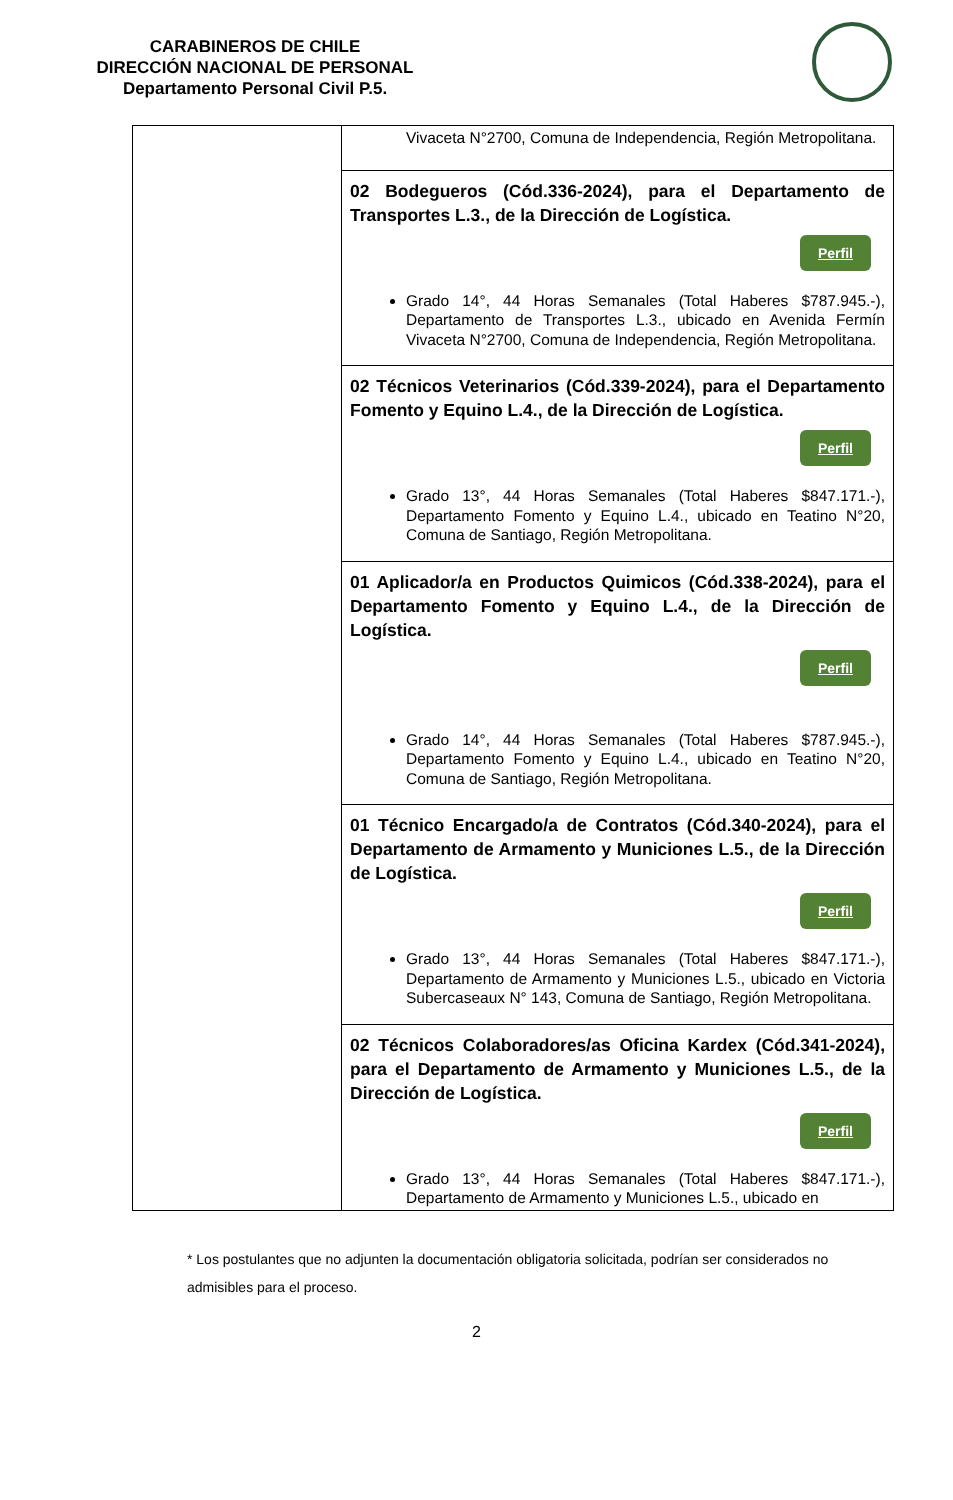CARABINEROS DE CHILE
DIRECCIÓN NACIONAL DE PERSONAL
Departamento Personal Civil P.5.
| | Vivaceta N°2700, Comuna de Independencia, Región Metropolitana. |
| | 02 Bodegueros (Cód.336-2024), para el Departamento de Transportes L.3., de la Dirección de Logística. Perfil Grado 14°, 44 Horas Semanales (Total Haberes $787.945.-), Departamento de Transportes L.3., ubicado en Avenida Fermín Vivaceta N°2700, Comuna de Independencia, Región Metropolitana. |
| | 02 Técnicos Veterinarios (Cód.339-2024), para el Departamento Fomento y Equino L.4., de la Dirección de Logística. Perfil Grado 13°, 44 Horas Semanales (Total Haberes $847.171.-), Departamento Fomento y Equino L.4., ubicado en Teatino N°20, Comuna de Santiago, Región Metropolitana. |
| | 01 Aplicador/a en Productos Quimicos (Cód.338-2024), para el Departamento Fomento y Equino L.4., de la Dirección de Logística. Perfil Grado 14°, 44 Horas Semanales (Total Haberes $787.945.-), Departamento Fomento y Equino L.4., ubicado en Teatino N°20, Comuna de Santiago, Región Metropolitana. |
| | 01 Técnico Encargado/a de Contratos (Cód.340-2024), para el Departamento de Armamento y Municiones L.5., de la Dirección de Logística. Perfil Grado 13°, 44 Horas Semanales (Total Haberes $847.171.-), Departamento de Armamento y Municiones L.5., ubicado en Victoria Subercaseaux N° 143, Comuna de Santiago, Región Metropolitana. |
| | 02 Técnicos Colaboradores/as Oficina Kardex (Cód.341-2024), para el Departamento de Armamento y Municiones L.5., de la Dirección de Logística. Perfil Grado 13°, 44 Horas Semanales (Total Haberes $847.171.-), Departamento de Armamento y Municiones L.5., ubicado en |
* Los postulantes que no adjunten la documentación obligatoria solicitada, podrían ser considerados no admisibles para el proceso.
2